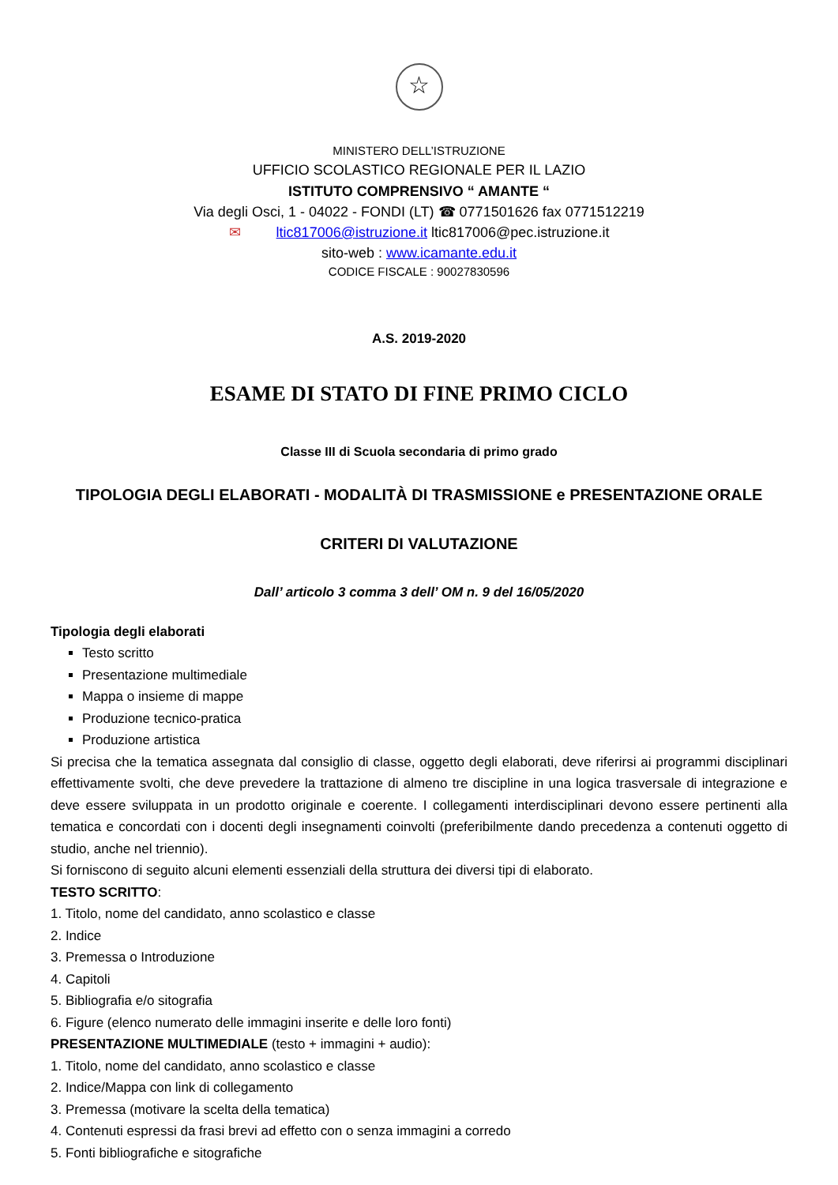☆
MINISTERO DELL’ISTRUZIONE
UFFICIO SCOLASTICO REGIONALE PER IL LAZIO
ISTITUTO COMPRENSIVO “ AMANTE “
Via degli Osci, 1 - 04022 - FONDI (LT) ☎ 0771501626 fax 0771512219
✉ ltic817006@istruzione.it ltic817006@pec.istruzione.it
sito-web : www.icamante.edu.it
CODICE FISCALE : 90027830596
A.S. 2019-2020
ESAME DI STATO DI FINE PRIMO CICLO
Classe III di Scuola secondaria di primo grado
TIPOLOGIA DEGLI ELABORATI - MODALITÀ DI TRASMISSIONE e PRESENTAZIONE ORALE
CRITERI DI VALUTAZIONE
Dall’ articolo 3 comma 3 dell’ OM n. 9 del 16/05/2020
Tipologia degli elaborati
Testo scritto
Presentazione multimediale
Mappa o insieme di mappe
Produzione tecnico-pratica
Produzione artistica
Si precisa che la tematica assegnata dal consiglio di classe, oggetto degli elaborati, deve riferirsi ai programmi disciplinari effettivamente svolti, che deve prevedere la trattazione di almeno tre discipline in una logica trasversale di integrazione e deve essere sviluppata in un prodotto originale e coerente. I collegamenti interdisciplinari devono essere pertinenti alla tematica e concordati con i docenti degli insegnamenti coinvolti (preferibilmente dando precedenza a contenuti oggetto di studio, anche nel triennio).
Si forniscono di seguito alcuni elementi essenziali della struttura dei diversi tipi di elaborato.
TESTO SCRITTO:
1. Titolo, nome del candidato, anno scolastico e classe
2. Indice
3. Premessa o Introduzione
4. Capitoli
5. Bibliografia e/o sitografia
6. Figure (elenco numerato delle immagini inserite e delle loro fonti)
PRESENTAZIONE MULTIMEDIALE (testo + immagini + audio):
1. Titolo, nome del candidato, anno scolastico e classe
2. Indice/Mappa con link di collegamento
3. Premessa (motivare la scelta della tematica)
4. Contenuti espressi da frasi brevi ad effetto con o senza immagini a corredo
5. Fonti bibliografiche e sitografiche